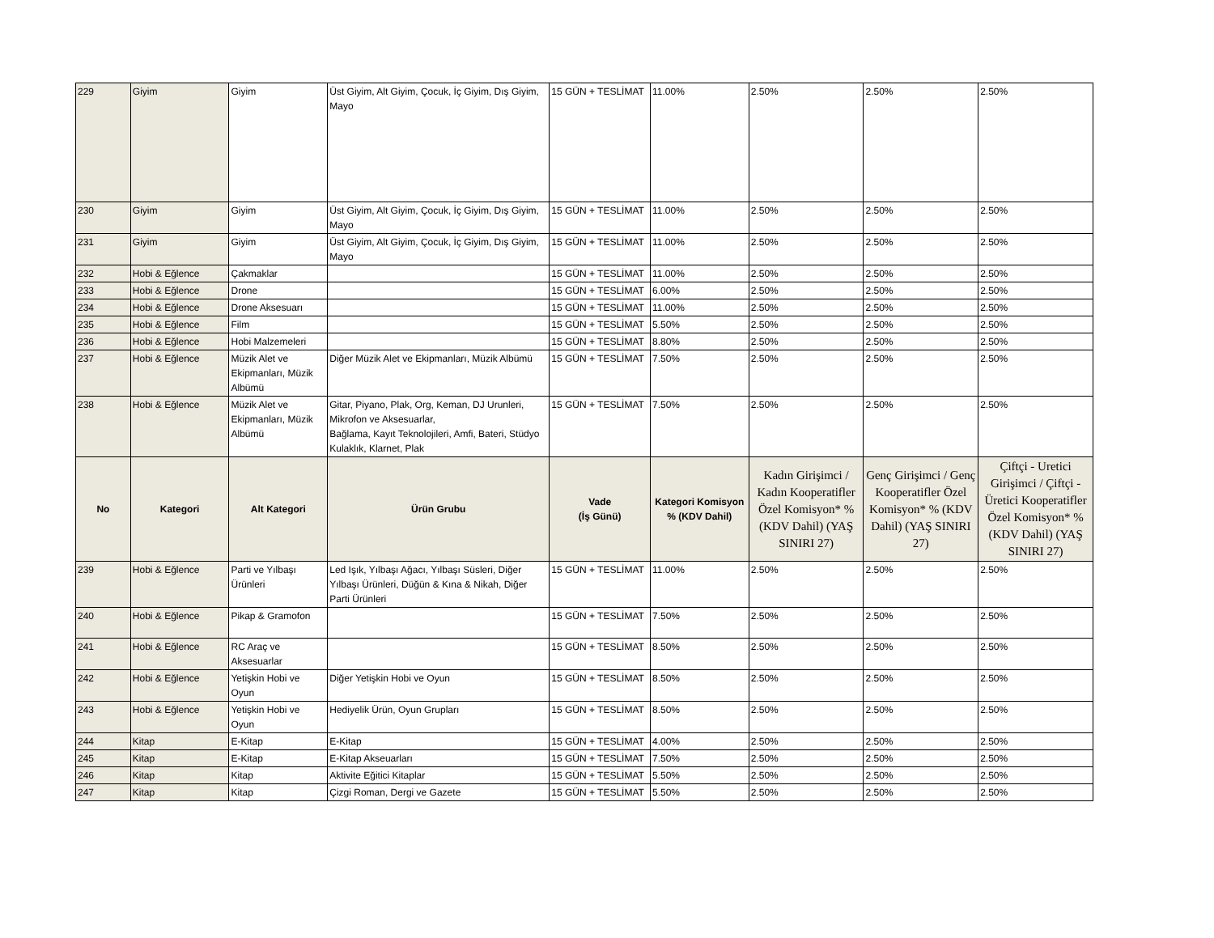| 229 | Giyim | Giyim | Üst Giyim, Alt Giyim, Çocuk, İç Giyim, Dış Giyim, Mayo | 15 GÜN + TESLİMAT | 11.00% | 2.50% | 2.50% | 2.50% |
| 230 | Giyim | Giyim | Üst Giyim, Alt Giyim, Çocuk, İç Giyim, Dış Giyim, Mayo | 15 GÜN + TESLİMAT | 11.00% | 2.50% | 2.50% | 2.50% |
| 231 | Giyim | Giyim | Üst Giyim, Alt Giyim, Çocuk, İç Giyim, Dış Giyim, Mayo | 15 GÜN + TESLİMAT | 11.00% | 2.50% | 2.50% | 2.50% |
| 232 | Hobi & Eğlence | Çakmaklar | | 15 GÜN + TESLİMAT | 11.00% | 2.50% | 2.50% | 2.50% |
| 233 | Hobi & Eğlence | Drone | | 15 GÜN + TESLİMAT | 6.00% | 2.50% | 2.50% | 2.50% |
| 234 | Hobi & Eğlence | Drone Aksesuarı | | 15 GÜN + TESLİMAT | 11.00% | 2.50% | 2.50% | 2.50% |
| 235 | Hobi & Eğlence | Film | | 15 GÜN + TESLİMAT | 5.50% | 2.50% | 2.50% | 2.50% |
| 236 | Hobi & Eğlence | Hobi Malzemeleri | | 15 GÜN + TESLİMAT | 8.80% | 2.50% | 2.50% | 2.50% |
| 237 | Hobi & Eğlence | Müzik Alet ve Ekipmanları, Müzik Albümü | Diğer Müzik Alet ve Ekipmanları, Müzik Albümü | 15 GÜN + TESLİMAT | 7.50% | 2.50% | 2.50% | 2.50% |
| 238 | Hobi & Eğlence | Müzik Alet ve Ekipmanları, Müzik Albümü | Gitar, Piyano, Plak, Org, Keman, DJ Urunleri, Mikrofon ve Aksesuarlar, Bağlama, Kayıt Teknolojileri, Amfi, Bateri, Stüdyo Kulaklık, Klarnet, Plak | 15 GÜN + TESLİMAT | 7.50% | 2.50% | 2.50% | 2.50% |
| No | Kategori | Alt Kategori | Ürün Grubu | Vade (İş Günü) | Kategori Komisyon % (KDV Dahil) | Kadın Girişimci / Kadın Kooperatifler Özel Komisyon* % (KDV Dahil) (YAŞ SINIRI 27) | Genç Girişimci / Genç Kooperatifler Özel Komisyon* % (KDV Dahil) (YAŞ SINIRI 27) | Çiftçi - Uretici Girişimci / Çiftçi - Üretici Kooperatifler Özel Komisyon* % (KDV Dahil) (YAŞ SINIRI 27) |
| 239 | Hobi & Eğlence | Parti ve Yılbaşı Ürünleri | Led Işık, Yılbaşı Ağacı, Yılbaşı Süsleri, Diğer Yılbaşı Ürünleri, Düğün & Kına & Nikah, Diğer Parti Ürünleri | 15 GÜN + TESLİMAT | 11.00% | 2.50% | 2.50% | 2.50% |
| 240 | Hobi & Eğlence | Pikap & Gramofon | | 15 GÜN + TESLİMAT | 7.50% | 2.50% | 2.50% | 2.50% |
| 241 | Hobi & Eğlence | RC Araç ve Aksesuarlar | | 15 GÜN + TESLİMAT | 8.50% | 2.50% | 2.50% | 2.50% |
| 242 | Hobi & Eğlence | Yetişkin Hobi ve Oyun | Diğer Yetişkin Hobi ve Oyun | 15 GÜN + TESLİMAT | 8.50% | 2.50% | 2.50% | 2.50% |
| 243 | Hobi & Eğlence | Yetişkin Hobi ve Oyun | Hediyelik Ürün, Oyun Grupları | 15 GÜN + TESLİMAT | 8.50% | 2.50% | 2.50% | 2.50% |
| 244 | Kitap | E-Kitap | E-Kitap | 15 GÜN + TESLİMAT | 4.00% | 2.50% | 2.50% | 2.50% |
| 245 | Kitap | E-Kitap | E-Kitap Akseuarları | 15 GÜN + TESLİMAT | 7.50% | 2.50% | 2.50% | 2.50% |
| 246 | Kitap | Kitap | Aktivite Eğitici Kitaplar | 15 GÜN + TESLİMAT | 5.50% | 2.50% | 2.50% | 2.50% |
| 247 | Kitap | Kitap | Çizgi Roman, Dergi ve Gazete | 15 GÜN + TESLİMAT | 5.50% | 2.50% | 2.50% | 2.50% |